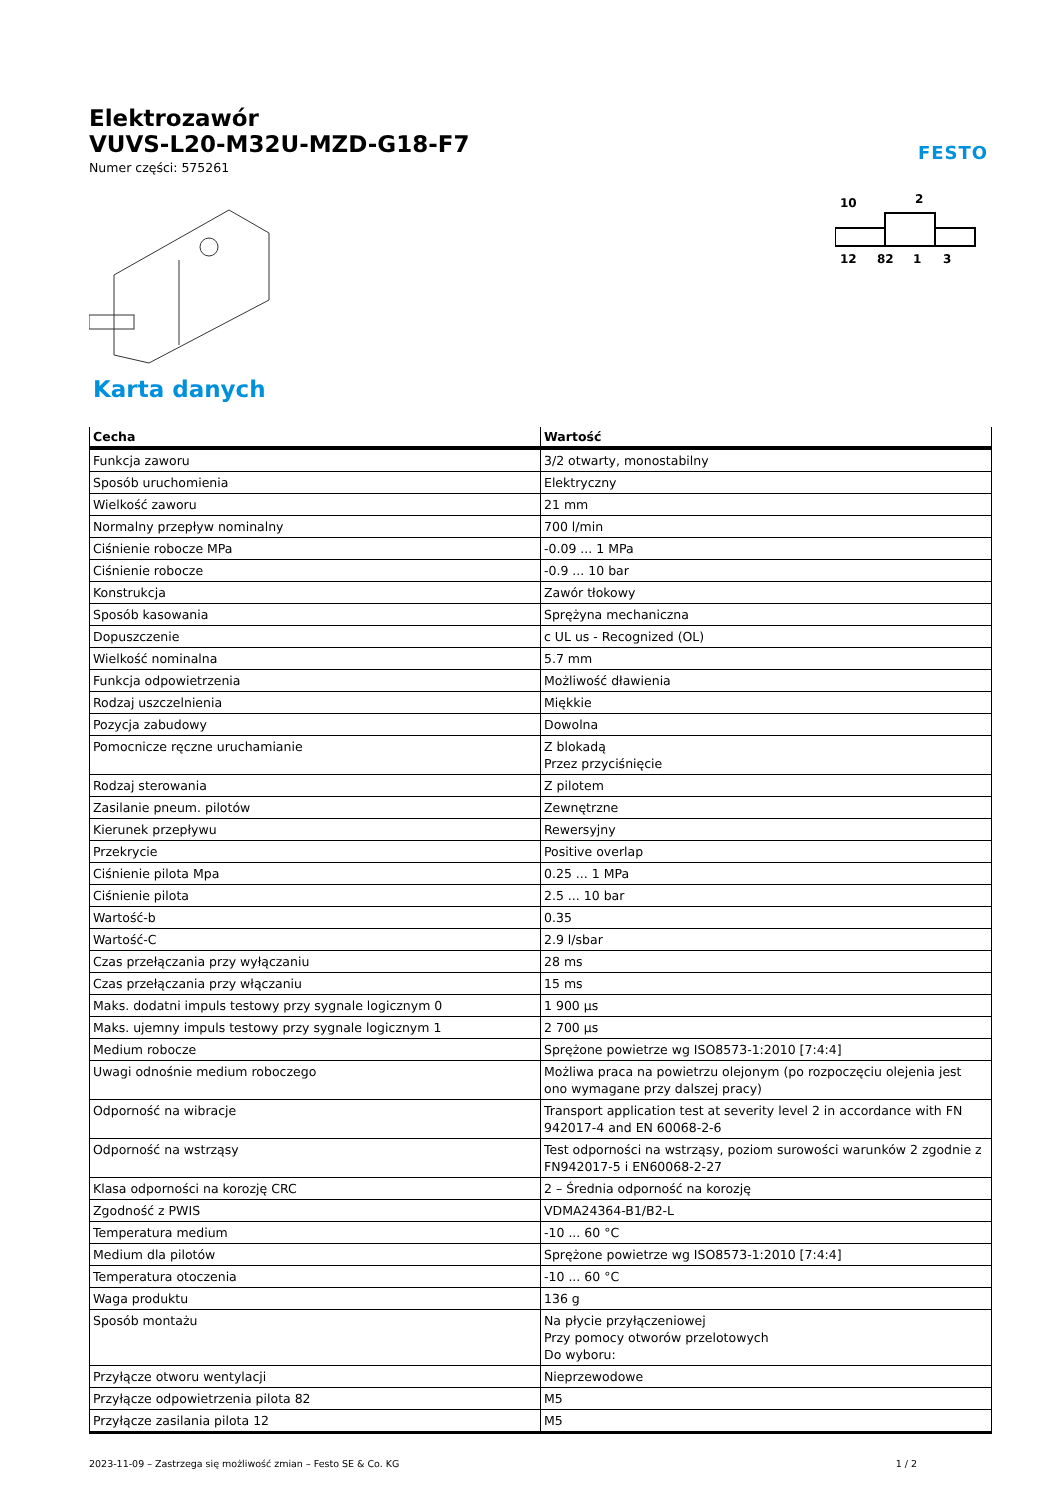Elektrozawór
VUVS-L20-M32U-MZD-G18-F7
Numer części: 575261
FESTO
10
2
12
82
1
3
Karta danych
| Cecha | Wartość |
| --- | --- |
| Funkcja zaworu | 3/2 otwarty, monostabilny |
| Sposób uruchomienia | Elektryczny |
| Wielkość zaworu | 21 mm |
| Normalny przepływ nominalny | 700 l/min |
| Ciśnienie robocze MPa | -0.09 ... 1 MPa |
| Ciśnienie robocze | -0.9 ... 10 bar |
| Konstrukcja | Zawór tłokowy |
| Sposób kasowania | Sprężyna mechaniczna |
| Dopuszczenie | c UL us - Recognized (OL) |
| Wielkość nominalna | 5.7 mm |
| Funkcja odpowietrzenia | Możliwość dławienia |
| Rodzaj uszczelnienia | Miękkie |
| Pozycja zabudowy | Dowolna |
| Pomocnicze ręczne uruchamianie | Z blokadą Przez przyciśnięcie |
| Rodzaj sterowania | Z pilotem |
| Zasilanie pneum. pilotów | Zewnętrzne |
| Kierunek przepływu | Rewersyjny |
| Przekrycie | Positive overlap |
| Ciśnienie pilota Mpa | 0.25 ... 1 MPa |
| Ciśnienie pilota | 2.5 ... 10 bar |
| Wartość-b | 0.35 |
| Wartość-C | 2.9 l/sbar |
| Czas przełączania przy wyłączaniu | 28 ms |
| Czas przełączania przy włączaniu | 15 ms |
| Maks. dodatni impuls testowy przy sygnale logicznym 0 | 1 900 µs |
| Maks. ujemny impuls testowy przy sygnale logicznym 1 | 2 700 µs |
| Medium robocze | Sprężone powietrze wg ISO8573-1:2010 [7:4:4] |
| Uwagi odnośnie medium roboczego | Możliwa praca na powietrzu olejonym (po rozpoczęciu olejenia jest ono wymagane przy dalszej pracy) |
| Odporność na wibracje | Transport application test at severity level 2 in accordance with FN 942017-4 and EN 60068-2-6 |
| Odporność na wstrząsy | Test odporności na wstrząsy, poziom surowości warunków 2 zgodnie z FN942017-5 i EN60068-2-27 |
| Klasa odporności na korozję CRC | 2 – Średnia odporność na korozję |
| Zgodność z PWIS | VDMA24364-B1/B2-L |
| Temperatura medium | -10 ... 60 °C |
| Medium dla pilotów | Sprężone powietrze wg ISO8573-1:2010 [7:4:4] |
| Temperatura otoczenia | -10 ... 60 °C |
| Waga produktu | 136 g |
| Sposób montażu | Na płycie przyłączeniowej Przy pomocy otworów przelotowych Do wyboru: |
| Przyłącze otworu wentylacji | Nieprzewodowe |
| Przyłącze odpowietrzenia pilota 82 | M5 |
| Przyłącze zasilania pilota 12 | M5 |
2023-11-09 – Zastrzega się możliwość zmian – Festo SE & Co. KG 1 / 2